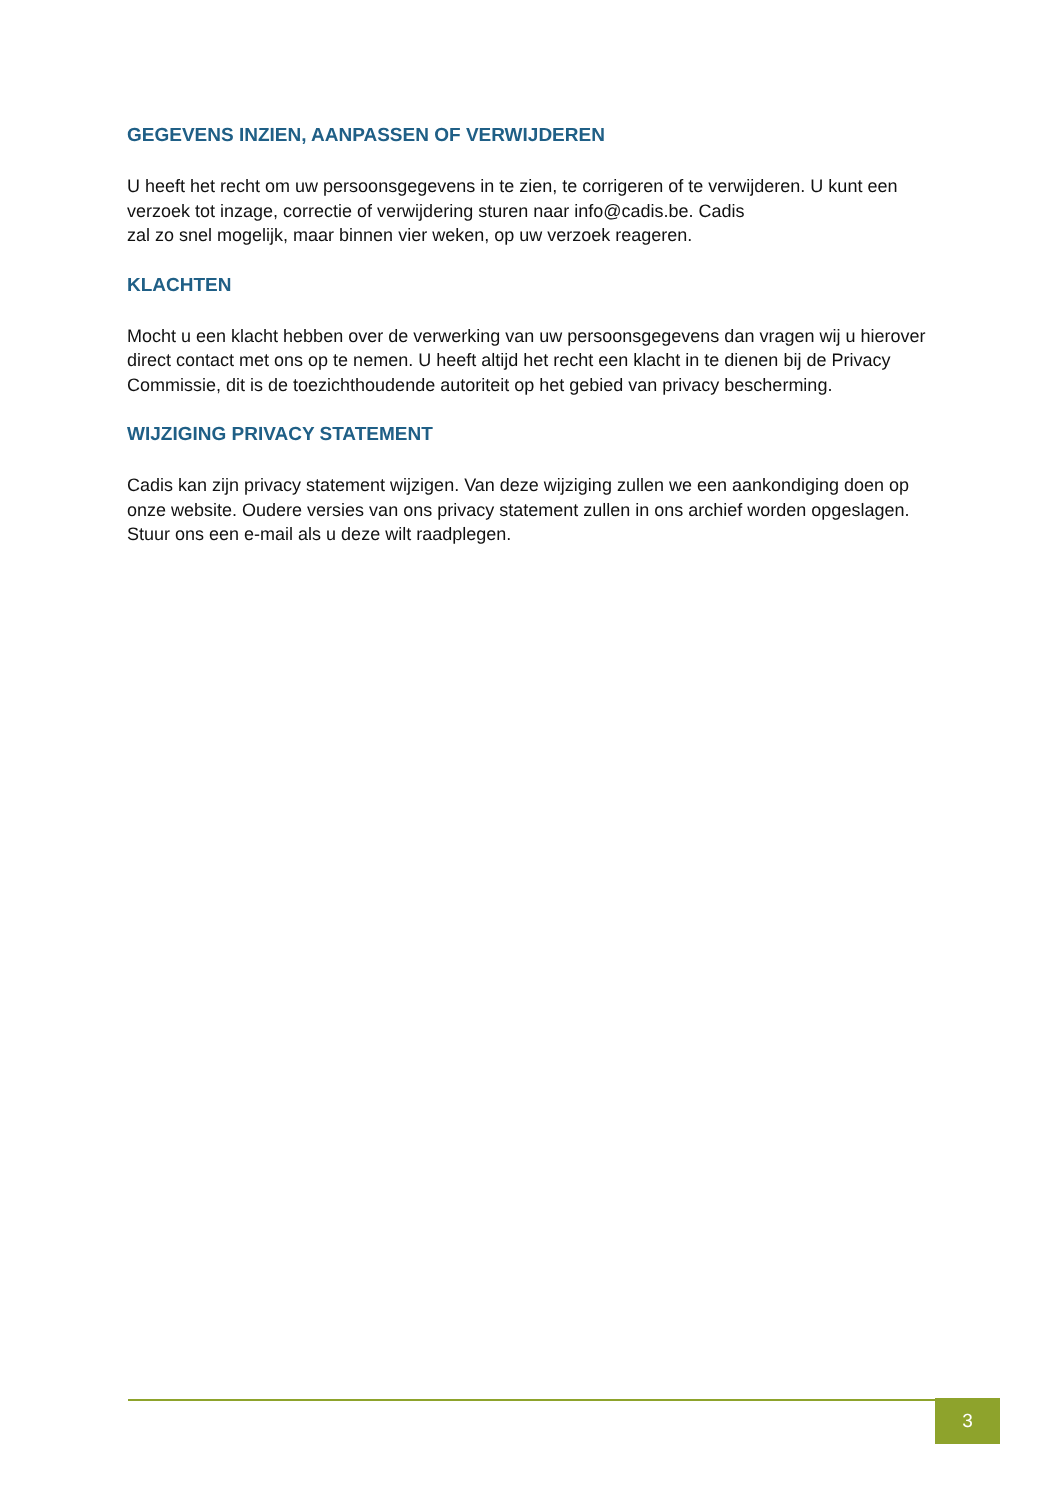GEGEVENS INZIEN, AANPASSEN OF VERWIJDEREN
U heeft het recht om uw persoonsgegevens in te zien, te corrigeren of te verwijderen. U kunt een verzoek tot inzage, correctie of verwijdering sturen naar info@cadis.be. Cadis
zal zo snel mogelijk, maar binnen vier weken, op uw verzoek reageren.
KLACHTEN
Mocht u een klacht hebben over de verwerking van uw persoonsgegevens dan vragen wij u hierover direct contact met ons op te nemen. U heeft altijd het recht een klacht in te dienen bij de Privacy Commissie, dit is de toezichthoudende autoriteit op het gebied van privacy bescherming.
WIJZIGING PRIVACY STATEMENT
Cadis kan zijn privacy statement wijzigen. Van deze wijziging zullen we een aankondiging doen op onze website. Oudere versies van ons privacy statement zullen in ons archief worden opgeslagen. Stuur ons een e-mail als u deze wilt raadplegen.
3